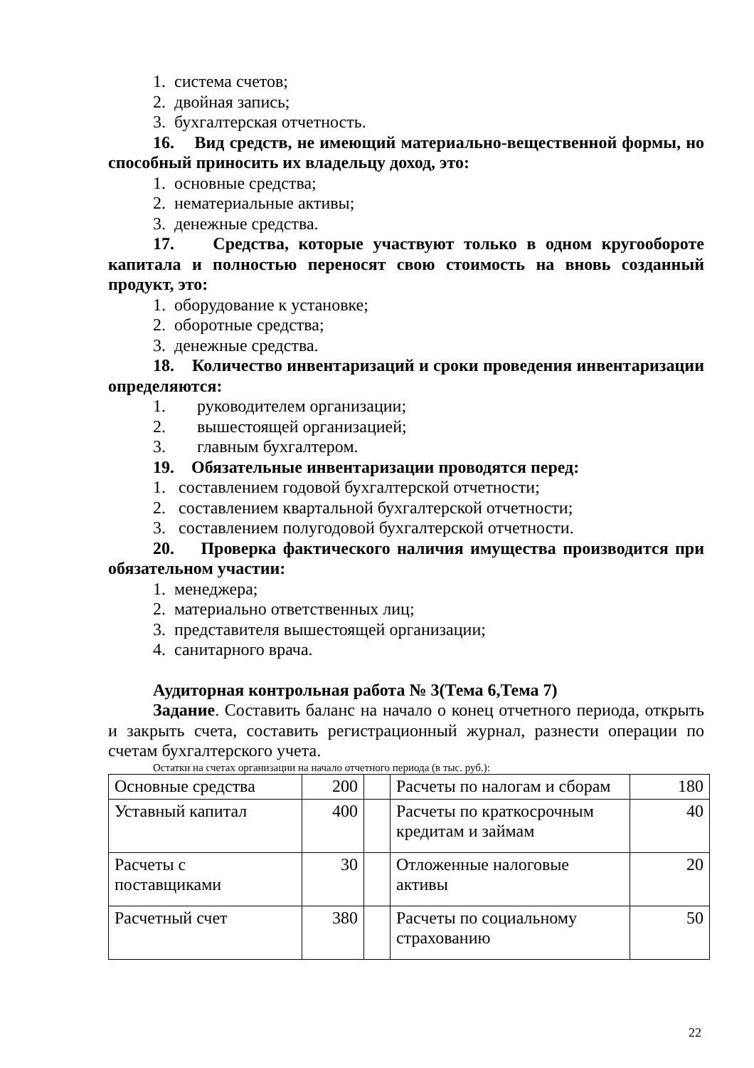1. система счетов;
2. двойная запись;
3. бухгалтерская отчетность.
16. Вид средств, не имеющий материально-вещественной формы, но способный приносить их владельцу доход, это:
1. основные средства;
2. нематериальные активы;
3. денежные средства.
17. Средства, которые участвуют только в одном кругообороте капитала и полностью переносят свою стоимость на вновь созданный продукт, это:
1. оборудование к установке;
2. оборотные средства;
3. денежные средства.
18. Количество инвентаризаций и сроки проведения инвентаризации определяются:
1. руководителем организации;
2. вышестоящей организацией;
3. главным бухгалтером.
19. Обязательные инвентаризации проводятся перед:
1. составлением годовой бухгалтерской отчетности;
2. составлением квартальной бухгалтерской отчетности;
3. составлением полугодовой бухгалтерской отчетности.
20. Проверка фактического наличия имущества производится при обязательном участии:
1. менеджера;
2. материально ответственных лиц;
3. представителя вышестоящей организации;
4. санитарного врача.
Аудиторная контрольная работа № 3(Тема 6,Тема 7)
Задание. Составить баланс на начало о конец отчетного периода, открыть и закрыть счета, составить регистрационный журнал, разнести операции по счетам бухгалтерского учета.
Остатки на счетах организации на начало отчетного периода (в тыс. руб.):
| Основные средства | 200 | | Расчеты по налогам и сборам | 180 |
| Уставный капитал | 400 | | Расчеты по краткосрочным кредитам и займам | 40 |
| Расчеты с поставщиками | 30 | | Отложенные налоговые активы | 20 |
| Расчетный счет | 380 | | Расчеты по социальному страхованию | 50 |
22